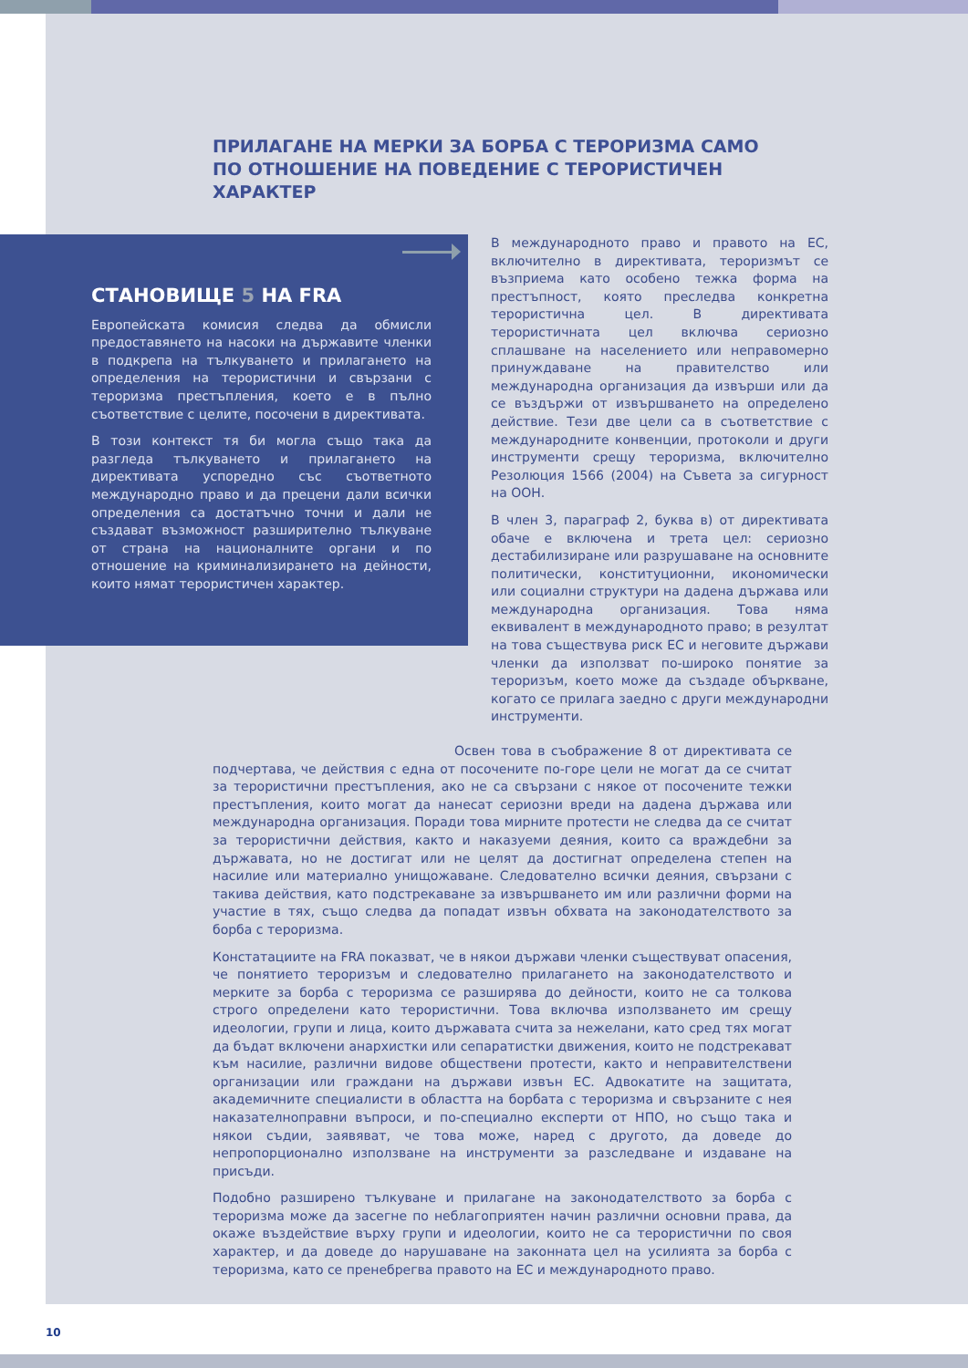ПРИЛАГАНЕ НА МЕРКИ ЗА БОРБА С ТЕРОРИЗМА САМО ПО ОТНОШЕНИЕ НА ПОВЕДЕНИЕ С ТЕРОРИСТИЧЕН ХАРАКТЕР
СТАНОВИЩЕ 5 НА FRA
Европейската комисия следва да обмисли предоставянето на насоки на държавите членки в подкрепа на тълкуването и прилагането на определения на терористични и свързани с тероризма престъпления, което е в пълно съответствие с целите, посочени в директивата.
В този контекст тя би могла също така да разгледа тълкуването и прилагането на директивата успоредно със съответното международно право и да прецени дали всички определения са достатъчно точни и дали не създават възможност разширително тълкуване от страна на националните органи и по отношение на криминализирането на дейности, които нямат терористичен характер.
В международното право и правото на ЕС, включително в директивата, тероризмът се възприема като особено тежка форма на престъпност, която преследва конкретна терористична цел. В директивата терористичната цел включва сериозно сплашване на населението или неправомерно принуждаване на правителство или международна организация да извърши или да се въздържи от извършването на определено действие. Тези две цели са в съответствие с международните конвенции, протоколи и други инструменти срещу тероризма, включително Резолюция 1566 (2004) на Съвета за сигурност на ООН.
В член 3, параграф 2, буква в) от директивата обаче е включена и трета цел: сериозно дестабилизиране или разрушаване на основните политически, конституционни, икономически или социални структури на дадена държава или международна организация. Това няма еквивалент в международното право; в резултат на това съществува риск ЕС и неговите държави членки да използват по-широко понятие за тероризъм, което може да създаде объркване, когато се прилага заедно с други международни инструменти.
Освен това в съображение 8 от директивата се подчертава, че действия с една от посочените по-горе цели не могат да се считат за терористични престъпления, ако не са свързани с някое от посочените тежки престъпления, които могат да нанесат сериозни вреди на дадена държава или международна организация. Поради това мирните протести не следва да се считат за терористични действия, както и наказуеми деяния, които са враждебни за държавата, но не достигат или не целят да достигнат определена степен на насилие или материално унищожаване. Следователно всички деяния, свързани с такива действия, като подстрекаване за извършването им или различни форми на участие в тях, също следва да попадат извън обхвата на законодателството за борба с тероризма.
Констатациите на FRA показват, че в някои държави членки съществуват опасения, че понятието тероризъм и следователно прилагането на законодателството и мерките за борба с тероризма се разширява до дейности, които не са толкова строго определени като терористични. Това включва използването им срещу идеологии, групи и лица, които държавата счита за нежелани, като сред тях могат да бъдат включени анархистки или сепаратистки движения, които не подстрекават към насилие, различни видове обществени протести, както и неправителствени организации или граждани на държави извън ЕС. Адвокатите на защитата, академичните специалисти в областта на борбата с тероризма и свързаните с нея наказателноправни въпроси, и по-специално експерти от НПО, но също така и някои съдии, заявяват, че това може, наред с другото, да доведе до непропорционално използване на инструменти за разследване и издаване на присъди.
Подобно разширено тълкуване и прилагане на законодателството за борба с тероризма може да засегне по неблагоприятен начин различни основни права, да окаже въздействие върху групи и идеологии, които не са терористични по своя характер, и да доведе до нарушаване на законната цел на усилията за борба с тероризма, като се пренебрегва правото на ЕС и международното право.
10